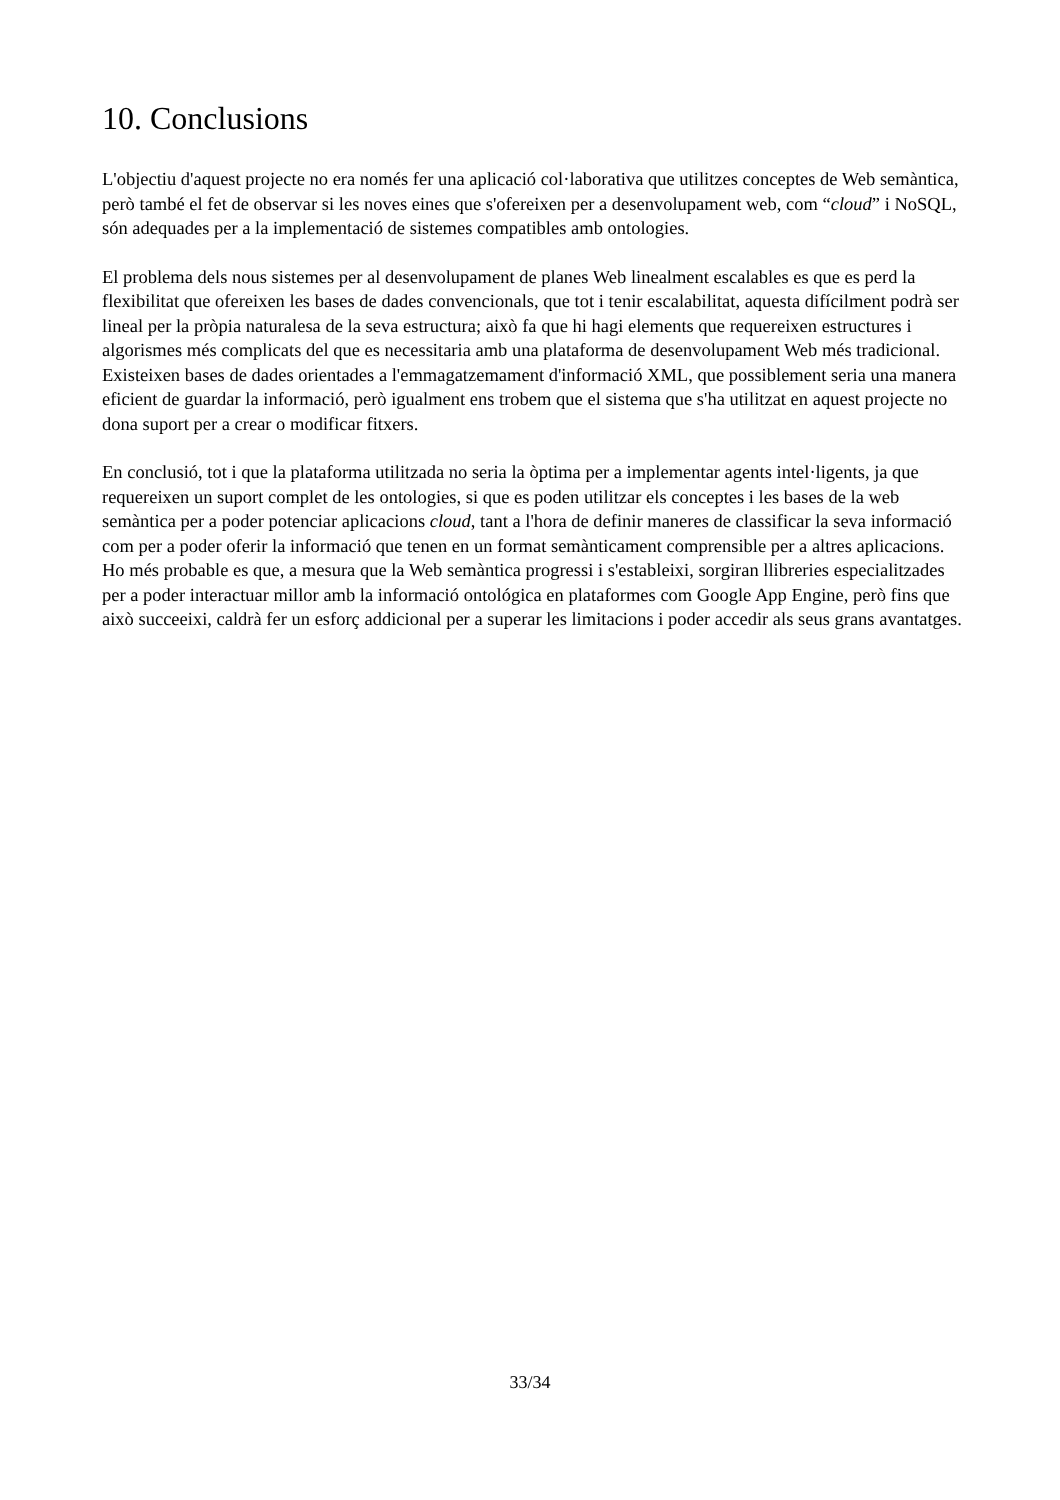10. Conclusions
L'objectiu d'aquest projecte no era només fer una aplicació col·laborativa que utilitzes conceptes de Web semàntica, però també el fet de observar si les noves eines que s'ofereixen per a desenvolupament web, com “cloud” i NoSQL, són adequades per a la implementació de sistemes compatibles amb ontologies.
El problema dels nous sistemes per al desenvolupament de planes Web linealment escalables es que es perd la flexibilitat que ofereixen les bases de dades convencionals, que tot i tenir escalabilitat, aquesta difícilment podrà ser lineal per la pròpia naturalesa de la seva estructura; això fa que hi hagi elements que requereixen estructures i algorismes més complicats del que es necessitaria amb una plataforma de desenvolupament Web més tradicional. Existeixen bases de dades orientades a l'emmagatzemament d'informació XML, que possiblement seria una manera eficient de guardar la informació, però igualment ens trobem que el sistema que s'ha utilitzat en aquest projecte no dona suport per a crear o modificar fitxers.
En conclusió, tot i que la plataforma utilitzada no seria la òptima per a implementar agents intel·ligents, ja que requereixen un suport complet de les ontologies, si que es poden utilitzar els conceptes i les bases de la web semàntica per a poder potenciar aplicacions cloud, tant a l'hora de definir maneres de classificar la seva informació com per a poder oferir la informació que tenen en un format semànticament comprensible per a altres aplicacions. Ho més probable es que, a mesura que la Web semàntica progressi i s'estableixi, sorgiran llibreries especialitzades per a poder interactuar millor amb la informació ontológica en plataformes com Google App Engine, però fins que això succeeixi, caldrà fer un esforç addicional per a superar les limitacions i poder accedir als seus grans avantatges.
33/34